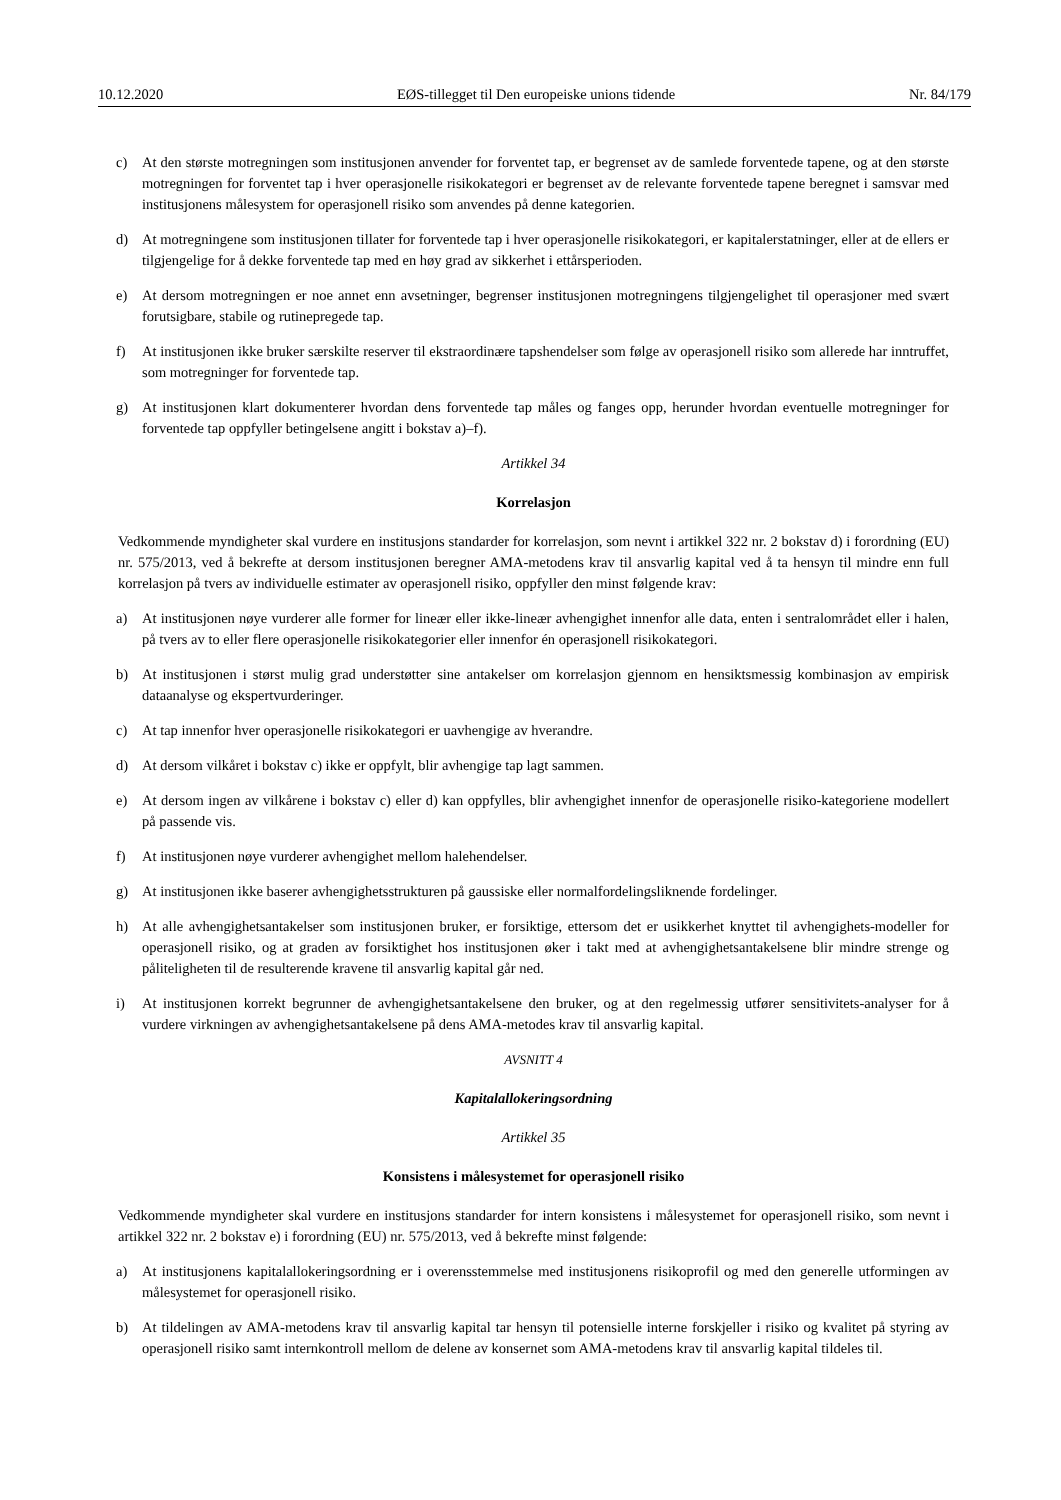10.12.2020 EØS-tillegget til Den europeiske unions tidende Nr. 84/179
c) At den største motregningen som institusjonen anvender for forventet tap, er begrenset av de samlede forventede tapene, og at den største motregningen for forventet tap i hver operasjonelle risikokategori er begrenset av de relevante forventede tapene beregnet i samsvar med institusjonens målesystem for operasjonell risiko som anvendes på denne kategorien.
d) At motregningene som institusjonen tillater for forventede tap i hver operasjonelle risikokategori, er kapitalerstatninger, eller at de ellers er tilgjengelige for å dekke forventede tap med en høy grad av sikkerhet i ettårsperioden.
e) At dersom motregningen er noe annet enn avsetninger, begrenser institusjonen motregningens tilgjengelighet til operasjoner med svært forutsigbare, stabile og rutinepregede tap.
f) At institusjonen ikke bruker særskilte reserver til ekstraordinære tapshendelser som følge av operasjonell risiko som allerede har inntruffet, som motregninger for forventede tap.
g) At institusjonen klart dokumenterer hvordan dens forventede tap måles og fanges opp, herunder hvordan eventuelle motregninger for forventede tap oppfyller betingelsene angitt i bokstav a)–f).
Artikkel 34
Korrelasjon
Vedkommende myndigheter skal vurdere en institusjons standarder for korrelasjon, som nevnt i artikkel 322 nr. 2 bokstav d) i forordning (EU) nr. 575/2013, ved å bekrefte at dersom institusjonen beregner AMA-metodens krav til ansvarlig kapital ved å ta hensyn til mindre enn full korrelasjon på tvers av individuelle estimater av operasjonell risiko, oppfyller den minst følgende krav:
a) At institusjonen nøye vurderer alle former for lineær eller ikke-lineær avhengighet innenfor alle data, enten i sentralområdet eller i halen, på tvers av to eller flere operasjonelle risikokategorier eller innenfor én operasjonell risikokategori.
b) At institusjonen i størst mulig grad understøtter sine antakelser om korrelasjon gjennom en hensiktsmessig kombinasjon av empirisk dataanalyse og ekspertvurderinger.
c) At tap innenfor hver operasjonelle risikokategori er uavhengige av hverandre.
d) At dersom vilkåret i bokstav c) ikke er oppfylt, blir avhengige tap lagt sammen.
e) At dersom ingen av vilkårene i bokstav c) eller d) kan oppfylles, blir avhengighet innenfor de operasjonelle risiko-kategoriene modellert på passende vis.
f) At institusjonen nøye vurderer avhengighet mellom halehendelser.
g) At institusjonen ikke baserer avhengighetsstrukturen på gaussiske eller normalfordelingsliknende fordelinger.
h) At alle avhengighetsantakelser som institusjonen bruker, er forsiktige, ettersom det er usikkerhet knyttet til avhengighets-modeller for operasjonell risiko, og at graden av forsiktighet hos institusjonen øker i takt med at avhengighetsantakelsene blir mindre strenge og påliteligheten til de resulterende kravene til ansvarlig kapital går ned.
i) At institusjonen korrekt begrunner de avhengighetsantakelsene den bruker, og at den regelmessig utfører sensitivitets-analyser for å vurdere virkningen av avhengighetsantakelsene på dens AMA-metodes krav til ansvarlig kapital.
AVSNITT 4
Kapitalallokeringsordning
Artikkel 35
Konsistens i målesystemet for operasjonell risiko
Vedkommende myndigheter skal vurdere en institusjons standarder for intern konsistens i målesystemet for operasjonell risiko, som nevnt i artikkel 322 nr. 2 bokstav e) i forordning (EU) nr. 575/2013, ved å bekrefte minst følgende:
a) At institusjonens kapitalallokeringsordning er i overensstemmelse med institusjonens risikoprofil og med den generelle utformingen av målesystemet for operasjonell risiko.
b) At tildelingen av AMA-metodens krav til ansvarlig kapital tar hensyn til potensielle interne forskjeller i risiko og kvalitet på styring av operasjonell risiko samt internkontroll mellom de delene av konsernet som AMA-metodens krav til ansvarlig kapital tildeles til.